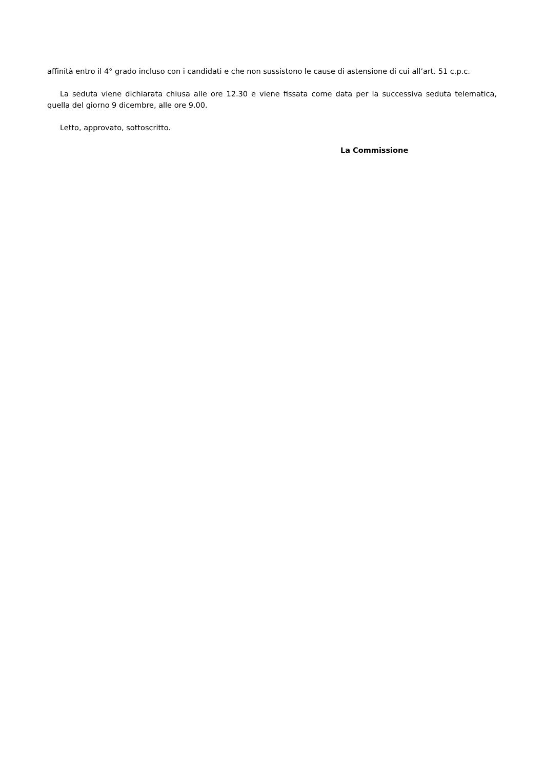affinità entro il 4° grado incluso con i candidati e che non sussistono le cause di astensione di cui all’art. 51 c.p.c.
La seduta viene dichiarata chiusa alle ore 12.30 e viene fissata come data per la successiva seduta telematica, quella del giorno 9 dicembre, alle ore 9.00.
Letto, approvato, sottoscritto.
La Commissione